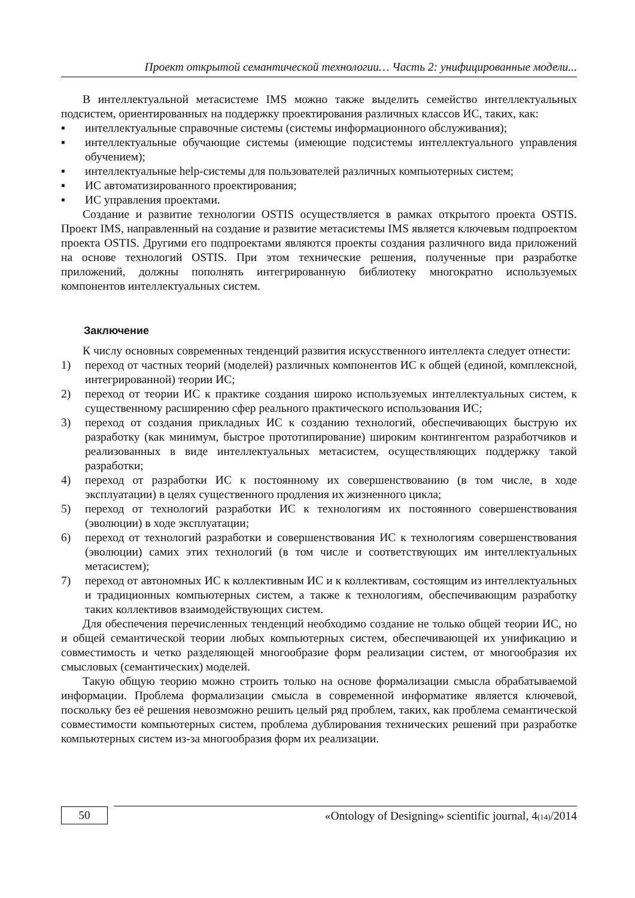Проект открытой семантической технологии… Часть 2: унифицированные модели...
В интеллектуальной метасистеме IMS можно также выделить семейство интеллектуальных подсистем, ориентированных на поддержку проектирования различных классов ИС, таких, как:
▪ интеллектуальные справочные системы (системы информационного обслуживания);
▪ интеллектуальные обучающие системы (имеющие подсистемы интеллектуального управления обучением);
▪ интеллектуальные help-системы для пользователей различных компьютерных систем;
▪ ИС автоматизированного проектирования;
▪ ИС управления проектами.
Создание и развитие технологии OSTIS осуществляется в рамках открытого проекта OSTIS. Проект IMS, направленный на создание и развитие метасистемы IMS является ключевым подпроектом проекта OSTIS. Другими его подпроектами являются проекты создания различного вида приложений на основе технологий OSTIS. При этом технические решения, полученные при разработке приложений, должны пополнять интегрированную библиотеку многократно используемых компонентов интеллектуальных систем.
Заключение
К числу основных современных тенденций развития искусственного интеллекта следует отнести:
1) переход от частных теорий (моделей) различных компонентов ИС к общей (единой, комплексной, интегрированной) теории ИС;
2) переход от теории ИС к практике создания широко используемых интеллектуальных систем, к существенному расширению сфер реального практического использования ИС;
3) переход от создания прикладных ИС к созданию технологий, обеспечивающих быструю их разработку (как минимум, быстрое прототипирование) широким контингентом разработчиков и реализованных в виде интеллектуальных метасистем, осуществляющих поддержку такой разработки;
4) переход от разработки ИС к постоянному их совершенствованию (в том числе, в ходе эксплуатации) в целях существенного продления их жизненного цикла;
5) переход от технологий разработки ИС к технологиям их постоянного совершенствования (эволюции) в ходе эксплуатации;
6) переход от технологий разработки и совершенствования ИС к технологиям совершенствования (эволюции) самих этих технологий (в том числе и соответствующих им интеллектуальных метасистем);
7) переход от автономных ИС к коллективным ИС и к коллективам, состоящим из интеллектуальных и традиционных компьютерных систем, а также к технологиям, обеспечивающим разработку таких коллективов взаимодействующих систем.
Для обеспечения перечисленных тенденций необходимо создание не только общей теории ИС, но и общей семантической теории любых компьютерных систем, обеспечивающей их унификацию и совместимость и четко разделяющей многообразие форм реализации систем, от многообразия их смысловых (семантических) моделей.
Такую общую теорию можно строить только на основе формализации смысла обрабатываемой информации. Проблема формализации смысла в современной информатике является ключевой, поскольку без её решения невозможно решить целый ряд проблем, таких, как проблема семантической совместимости компьютерных систем, проблема дублирования технических решений при разработке компьютерных систем из-за многообразия форм их реализации.
50
«Ontology of Designing» scientific journal, 4(14)/2014